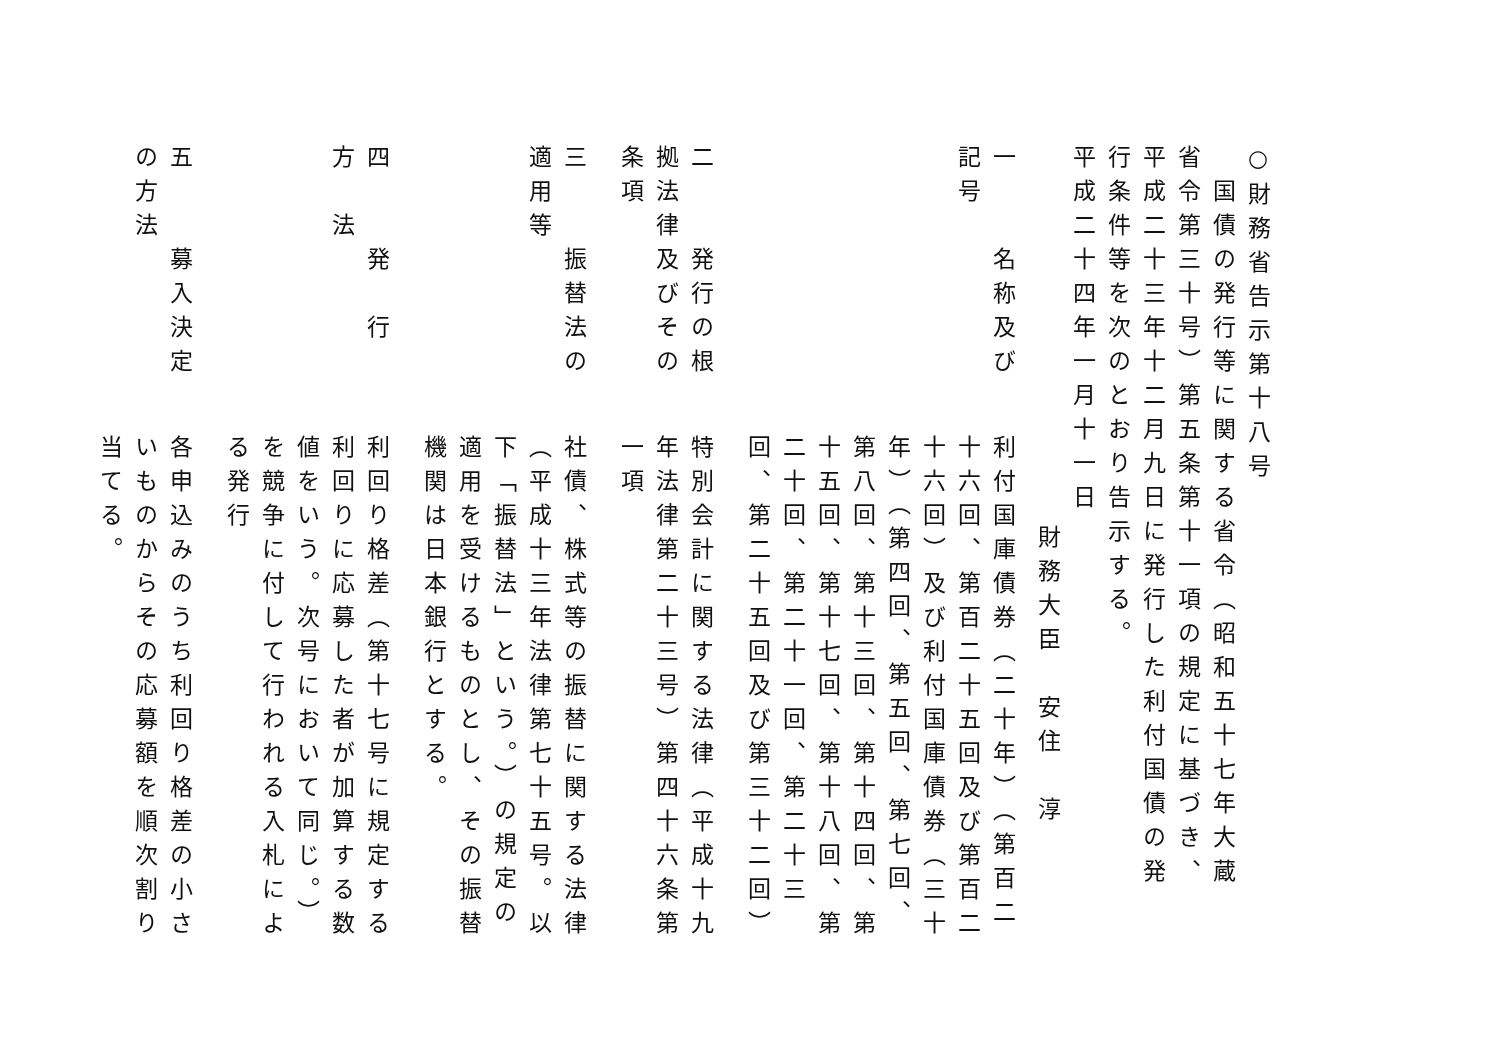○財務省告示第十八号
国債の発行等に関する省令（昭和五十七年大蔵省令第三十号）第五条第十一項の規定に基づき、平成二十三年十二月九日に発行した利付国債の発行条件等を次のとおり告示する。
平成二十四年一月十一日
財務大臣　安住　淳
一　　名称及び記号
利付国庫債券（二十年）（第百二十六回、第百二十五回及び第百二十六回）及び利付国庫債券（三十年）（第四回、第五回、第七回、第八回、第十三回、第十四回、第十五回、第十七回、第十八回、第二十回、第二十一回、第二十三回、第二十五回及び第三十二回）
二　　発行の根拠法律及びその条項
特別会計に関する法律（平成十九年法律第二十三号）第四十六条第一項
三　　振替法の適用等
社債、株式等の振替に関する法律（平成十三年法律第七十五号。以下「振替法」という。）の規定の適用を受けるものとし、その振替機関は日本銀行とする。
四　　発　行　方　法
利回り格差（第十七号に規定する利回りに応募した者が加算する数値をいう。次号において同じ。）を競争に付して行われる入札による発行
五　　募入決定の方法
各申込みのうち利回り格差の小さいものからその応募額を順次割り当てる。